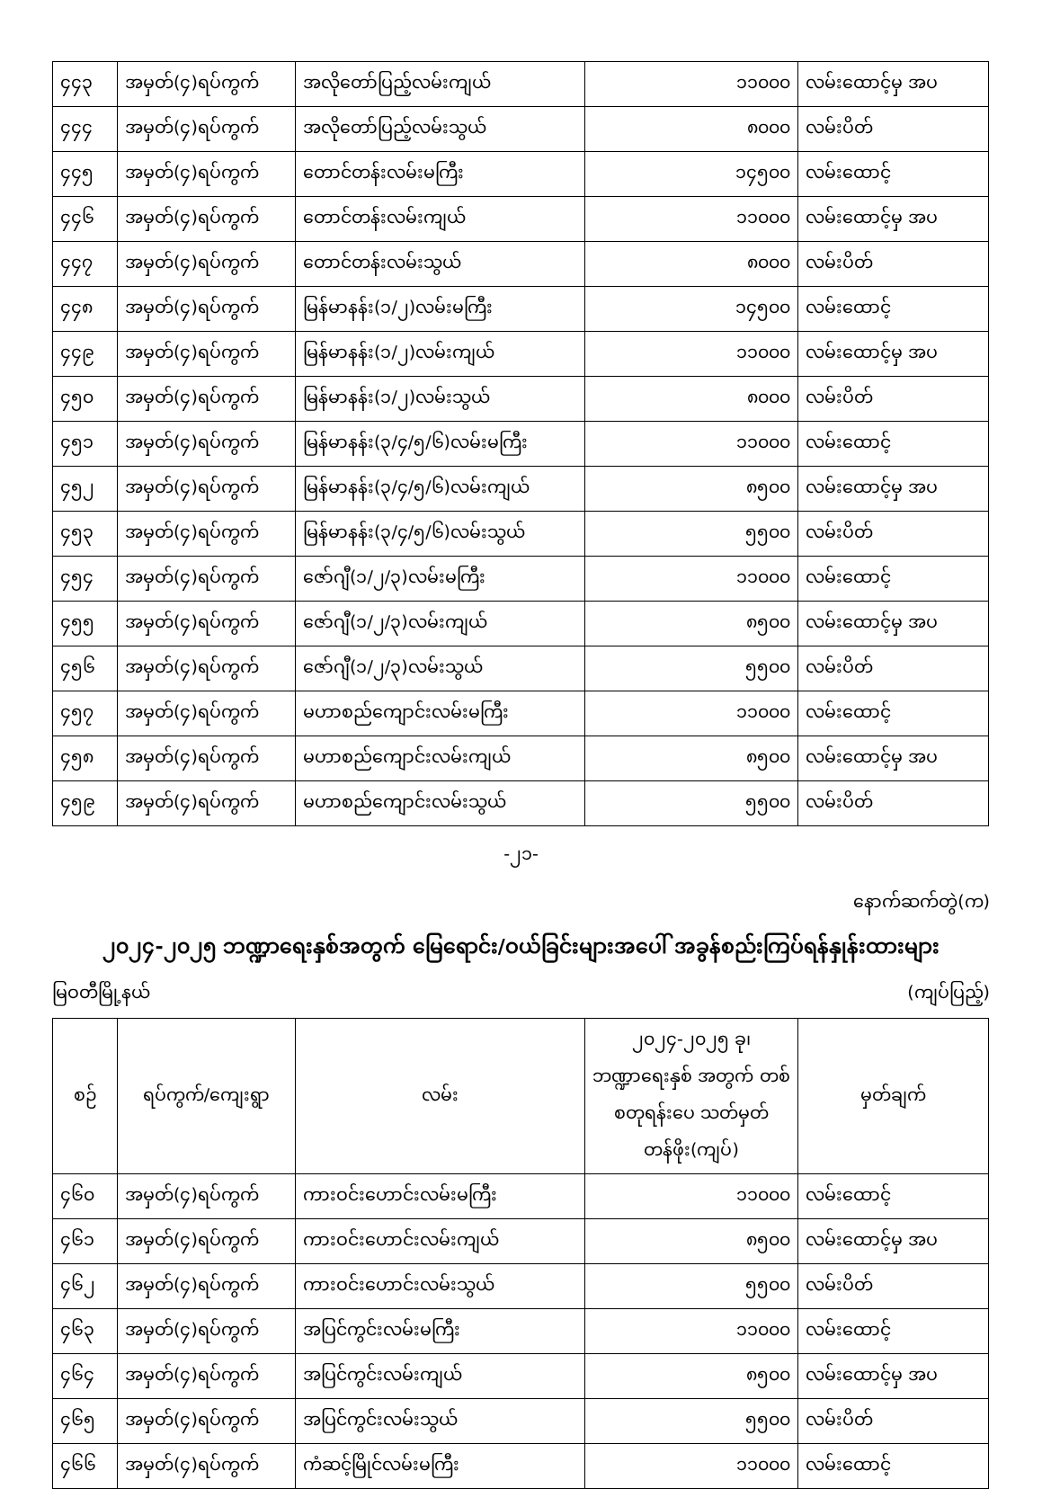| ၄၄၃ | အမှတ်(၄)ရပ်ကွက် | အလိုတော်ပြည့်လမ်းကျယ် | ၁၁၀၀၀ | လမ်းထောင့်မှ အပ |
| ၄၄၄ | အမှတ်(၄)ရပ်ကွက် | အလိုတော်ပြည့်လမ်းသွယ် | ၈၀၀၀ | လမ်းပိတ် |
| ၄၄၅ | အမှတ်(၄)ရပ်ကွက် | တောင်တန်းလမ်းမကြီး | ၁၄၅၀၀ | လမ်းထောင့် |
| ၄၄၆ | အမှတ်(၄)ရပ်ကွက် | တောင်တန်းလမ်းကျယ် | ၁၁၀၀၀ | လမ်းထောင့်မှ အပ |
| ၄၄၇ | အမှတ်(၄)ရပ်ကွက် | တောင်တန်းလမ်းသွယ် | ၈၀၀၀ | လမ်းပိတ် |
| ၄၄၈ | အမှတ်(၄)ရပ်ကွက် | မြန်မာနန်း(၁/၂)လမ်းမကြီး | ၁၄၅၀၀ | လမ်းထောင့် |
| ၄၄၉ | အမှတ်(၄)ရပ်ကွက် | မြန်မာနန်း(၁/၂)လမ်းကျယ် | ၁၁၀၀၀ | လမ်းထောင့်မှ အပ |
| ၄၅၀ | အမှတ်(၄)ရပ်ကွက် | မြန်မာနန်း(၁/၂)လမ်းသွယ် | ၈၀၀၀ | လမ်းပိတ် |
| ၄၅၁ | အမှတ်(၄)ရပ်ကွက် | မြန်မာနန်း(၃/၄/၅/၆)လမ်းမကြီး | ၁၁၀၀၀ | လမ်းထောင့် |
| ၄၅၂ | အမှတ်(၄)ရပ်ကွက် | မြန်မာနန်း(၃/၄/၅/၆)လမ်းကျယ် | ၈၅၀၀ | လမ်းထောင့်မှ အပ |
| ၄၅၃ | အမှတ်(၄)ရပ်ကွက် | မြန်မာနန်း(၃/၄/၅/၆)လမ်းသွယ် | ၅၅၀၀ | လမ်းပိတ် |
| ၄၅၄ | အမှတ်(၄)ရပ်ကွက် | ဇော်ဂျီ(၁/၂/၃)လမ်းမကြီး | ၁၁၀၀၀ | လမ်းထောင့် |
| ၄၅၅ | အမှတ်(၄)ရပ်ကွက် | ဇော်ဂျီ(၁/၂/၃)လမ်းကျယ် | ၈၅၀၀ | လမ်းထောင့်မှ အပ |
| ၄၅၆ | အမှတ်(၄)ရပ်ကွက် | ဇော်ဂျီ(၁/၂/၃)လမ်းသွယ် | ၅၅၀၀ | လမ်းပိတ် |
| ၄၅၇ | အမှတ်(၄)ရပ်ကွက် | မဟာစည်ကျောင်းလမ်းမကြီး | ၁၁၀၀၀ | လမ်းထောင့် |
| ၄၅၈ | အမှတ်(၄)ရပ်ကွက် | မဟာစည်ကျောင်းလမ်းကျယ် | ၈၅၀၀ | လမ်းထောင့်မှ အပ |
| ၄၅၉ | အမှတ်(၄)ရပ်ကွက် | မဟာစည်ကျောင်းလမ်းသွယ် | ၅၅၀၀ | လမ်းပိတ် |
-၂၁-
နောက်ဆက်တွဲ(က)
၂၀၂၄-၂၀၂၅ ဘဏ္ဍာရေးနှစ်အတွက် မြေရောင်း/ဝယ်ခြင်းများအပေါ် အခွန်စည်းကြပ်ရန်နှုန်းထားများ
မြဝတီမြို့နယ် (ကျပ်ပြည့်)
| စဉ် | ရပ်ကွက်/ကျေးရွာ | လမ်း | ၂၀၂၄-၂၀၂၅ ခု၊ ဘဏ္ဍာရေးနှစ် အတွက် တစ်စတုရန်းပေ သတ်မှတ်တန်ဖိုး(ကျပ်) | မှတ်ချက် |
| --- | --- | --- | --- | --- |
| ၄၆၀ | အမှတ်(၄)ရပ်ကွက် | ကားဝင်းဟောင်းလမ်းမကြီး | ၁၁၀၀၀ | လမ်းထောင့် |
| ၄၆၁ | အမှတ်(၄)ရပ်ကွက် | ကားဝင်းဟောင်းလမ်းကျယ် | ၈၅၀၀ | လမ်းထောင့်မှ အပ |
| ၄၆၂ | အမှတ်(၄)ရပ်ကွက် | ကားဝင်းဟောင်းလမ်းသွယ် | ၅၅၀၀ | လမ်းပိတ် |
| ၄၆၃ | အမှတ်(၄)ရပ်ကွက် | အပြင်ကွင်းလမ်းမကြီး | ၁၁၀၀၀ | လမ်းထောင့် |
| ၄၆၄ | အမှတ်(၄)ရပ်ကွက် | အပြင်ကွင်းလမ်းကျယ် | ၈၅၀၀ | လမ်းထောင့်မှ အပ |
| ၄၆၅ | အမှတ်(၄)ရပ်ကွက် | အပြင်ကွင်းလမ်းသွယ် | ၅၅၀၀ | လမ်းပိတ် |
| ၄၆၆ | အမှတ်(၄)ရပ်ကွက် | ကံဆင့်မြိုင်လမ်းမကြီး | ၁၁၀၀၀ | လမ်းထောင့် |